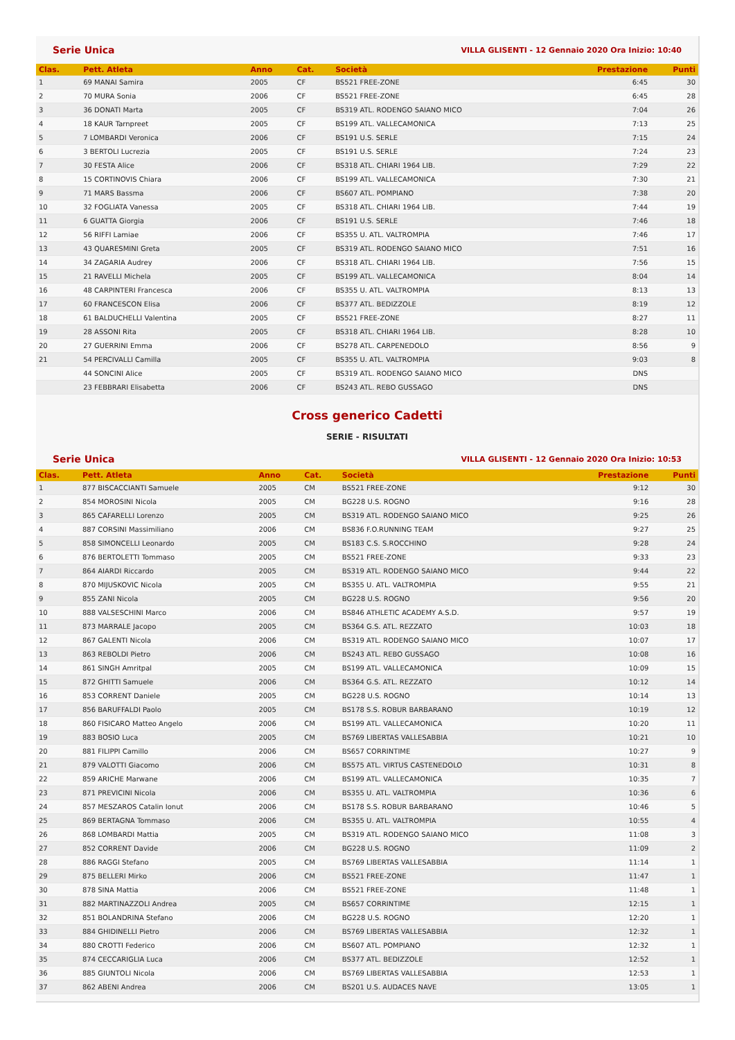Serie Unica VILLA GLISENTI - 12 Gennaio 2020 Ora Inizio: 10:40
| Clas. | Pett. Atleta | Anno | Cat. | Società | Prestazione | Punti |
| --- | --- | --- | --- | --- | --- | --- |
| 1 | 69 MANAI Samira | 2005 | CF | BS521 FREE-ZONE | 6:45 | 30 |
| 2 | 70 MURA Sonia | 2006 | CF | BS521 FREE-ZONE | 6:45 | 28 |
| 3 | 36 DONATI Marta | 2005 | CF | BS319 ATL. RODENGO SAIANO MICO | 7:04 | 26 |
| 4 | 18 KAUR Tarnpreet | 2005 | CF | BS199 ATL. VALLECAMONICA | 7:13 | 25 |
| 5 | 7 LOMBARDI Veronica | 2006 | CF | BS191 U.S. SERLE | 7:15 | 24 |
| 6 | 3 BERTOLI Lucrezia | 2005 | CF | BS191 U.S. SERLE | 7:24 | 23 |
| 7 | 30 FESTA Alice | 2006 | CF | BS318 ATL. CHIARI 1964 LIB. | 7:29 | 22 |
| 8 | 15 CORTINOVIS Chiara | 2006 | CF | BS199 ATL. VALLECAMONICA | 7:30 | 21 |
| 9 | 71 MARS Bassma | 2006 | CF | BS607 ATL. POMPIANO | 7:38 | 20 |
| 10 | 32 FOGLIATA Vanessa | 2005 | CF | BS318 ATL. CHIARI 1964 LIB. | 7:44 | 19 |
| 11 | 6 GUATTA Giorgia | 2006 | CF | BS191 U.S. SERLE | 7:46 | 18 |
| 12 | 56 RIFFI Lamiae | 2006 | CF | BS355 U. ATL. VALTROMPIA | 7:46 | 17 |
| 13 | 43 QUARESMINI Greta | 2005 | CF | BS319 ATL. RODENGO SAIANO MICO | 7:51 | 16 |
| 14 | 34 ZAGARIA Audrey | 2006 | CF | BS318 ATL. CHIARI 1964 LIB. | 7:56 | 15 |
| 15 | 21 RAVELLI Michela | 2005 | CF | BS199 ATL. VALLECAMONICA | 8:04 | 14 |
| 16 | 48 CARPINTERI Francesca | 2006 | CF | BS355 U. ATL. VALTROMPIA | 8:13 | 13 |
| 17 | 60 FRANCESCON Elisa | 2006 | CF | BS377 ATL. BEDIZZOLE | 8:19 | 12 |
| 18 | 61 BALDUCHELLI Valentina | 2005 | CF | BS521 FREE-ZONE | 8:27 | 11 |
| 19 | 28 ASSONI Rita | 2005 | CF | BS318 ATL. CHIARI 1964 LIB. | 8:28 | 10 |
| 20 | 27 GUERRINI Emma | 2006 | CF | BS278 ATL. CARPENEDOLO | 8:56 | 9 |
| 21 | 54 PERCIVALLI Camilla | 2005 | CF | BS355 U. ATL. VALTROMPIA | 9:03 | 8 |
| | 44 SONCINI Alice | 2005 | CF | BS319 ATL. RODENGO SAIANO MICO | DNS | |
| | 23 FEBBRARI Elisabetta | 2006 | CF | BS243 ATL. REBO GUSSAGO | DNS | |
Cross generico Cadetti
SERIE - RISULTATI
Serie Unica VILLA GLISENTI - 12 Gennaio 2020 Ora Inizio: 10:53
| Clas. | Pett. Atleta | Anno | Cat. | Società | Prestazione | Punti |
| --- | --- | --- | --- | --- | --- | --- |
| 1 | 877 BISCACCIANTI Samuele | 2005 | CM | BS521 FREE-ZONE | 9:12 | 30 |
| 2 | 854 MOROSINI Nicola | 2005 | CM | BG228 U.S. ROGNO | 9:16 | 28 |
| 3 | 865 CAFARELLI Lorenzo | 2005 | CM | BS319 ATL. RODENGO SAIANO MICO | 9:25 | 26 |
| 4 | 887 CORSINI Massimiliano | 2006 | CM | BS836 F.O.RUNNING TEAM | 9:27 | 25 |
| 5 | 858 SIMONCELLI Leonardo | 2005 | CM | BS183 C.S. S.ROCCHINO | 9:28 | 24 |
| 6 | 876 BERTOLETTI Tommaso | 2005 | CM | BS521 FREE-ZONE | 9:33 | 23 |
| 7 | 864 AIARDI Riccardo | 2005 | CM | BS319 ATL. RODENGO SAIANO MICO | 9:44 | 22 |
| 8 | 870 MIJUSKOVIC Nicola | 2005 | CM | BS355 U. ATL. VALTROMPIA | 9:55 | 21 |
| 9 | 855 ZANI Nicola | 2005 | CM | BG228 U.S. ROGNO | 9:56 | 20 |
| 10 | 888 VALSESCHINI Marco | 2006 | CM | BS846 ATHLETIC ACADEMY A.S.D. | 9:57 | 19 |
| 11 | 873 MARRALE Jacopo | 2005 | CM | BS364 G.S. ATL. REZZATO | 10:03 | 18 |
| 12 | 867 GALENTI Nicola | 2006 | CM | BS319 ATL. RODENGO SAIANO MICO | 10:07 | 17 |
| 13 | 863 REBOLDI Pietro | 2006 | CM | BS243 ATL. REBO GUSSAGO | 10:08 | 16 |
| 14 | 861 SINGH Amritpal | 2005 | CM | BS199 ATL. VALLECAMONICA | 10:09 | 15 |
| 15 | 872 GHITTI Samuele | 2006 | CM | BS364 G.S. ATL. REZZATO | 10:12 | 14 |
| 16 | 853 CORRENT Daniele | 2005 | CM | BG228 U.S. ROGNO | 10:14 | 13 |
| 17 | 856 BARUFFALDI Paolo | 2005 | CM | BS178 S.S. ROBUR BARBARANO | 10:19 | 12 |
| 18 | 860 FISICARO Matteo Angelo | 2006 | CM | BS199 ATL. VALLECAMONICA | 10:20 | 11 |
| 19 | 883 BOSIO Luca | 2005 | CM | BS769 LIBERTAS VALLESABBIA | 10:21 | 10 |
| 20 | 881 FILIPPI Camillo | 2006 | CM | BS657 CORRINTIME | 10:27 | 9 |
| 21 | 879 VALOTTI Giacomo | 2006 | CM | BS575 ATL. VIRTUS CASTENEDOLO | 10:31 | 8 |
| 22 | 859 ARICHE Marwane | 2006 | CM | BS199 ATL. VALLECAMONICA | 10:35 | 7 |
| 23 | 871 PREVICINI Nicola | 2006 | CM | BS355 U. ATL. VALTROMPIA | 10:36 | 6 |
| 24 | 857 MESZAROS Catalin Ionut | 2006 | CM | BS178 S.S. ROBUR BARBARANO | 10:46 | 5 |
| 25 | 869 BERTAGNA Tommaso | 2006 | CM | BS355 U. ATL. VALTROMPIA | 10:55 | 4 |
| 26 | 868 LOMBARDI Mattia | 2005 | CM | BS319 ATL. RODENGO SAIANO MICO | 11:08 | 3 |
| 27 | 852 CORRENT Davide | 2006 | CM | BG228 U.S. ROGNO | 11:09 | 2 |
| 28 | 886 RAGGI Stefano | 2005 | CM | BS769 LIBERTAS VALLESABBIA | 11:14 | 1 |
| 29 | 875 BELLERI Mirko | 2006 | CM | BS521 FREE-ZONE | 11:47 | 1 |
| 30 | 878 SINA Mattia | 2006 | CM | BS521 FREE-ZONE | 11:48 | 1 |
| 31 | 882 MARTINAZZOLI Andrea | 2005 | CM | BS657 CORRINTIME | 12:15 | 1 |
| 32 | 851 BOLANDRINA Stefano | 2006 | CM | BG228 U.S. ROGNO | 12:20 | 1 |
| 33 | 884 GHIDINELLI Pietro | 2006 | CM | BS769 LIBERTAS VALLESABBIA | 12:32 | 1 |
| 34 | 880 CROTTI Federico | 2006 | CM | BS607 ATL. POMPIANO | 12:32 | 1 |
| 35 | 874 CECCARIGLIA Luca | 2006 | CM | BS377 ATL. BEDIZZOLE | 12:52 | 1 |
| 36 | 885 GIUNTOLI Nicola | 2006 | CM | BS769 LIBERTAS VALLESABBIA | 12:53 | 1 |
| 37 | 862 ABENI Andrea | 2006 | CM | BS201 U.S. AUDACES NAVE | 13:05 | 1 |